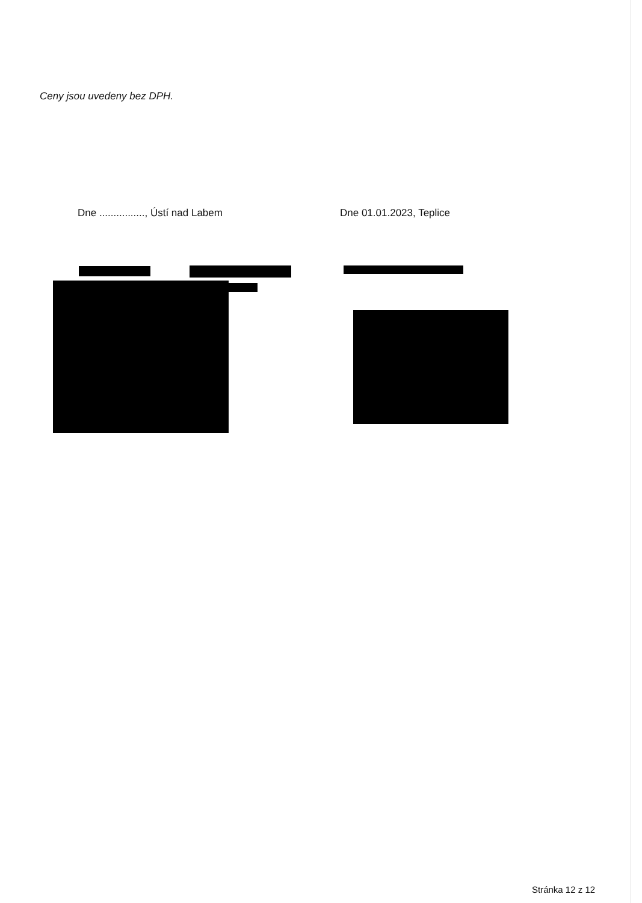Ceny jsou uvedeny bez DPH.
Dne ................, Ústí nad Labem Dne 01.01.2023, Teplice
Stránka 12 z 12